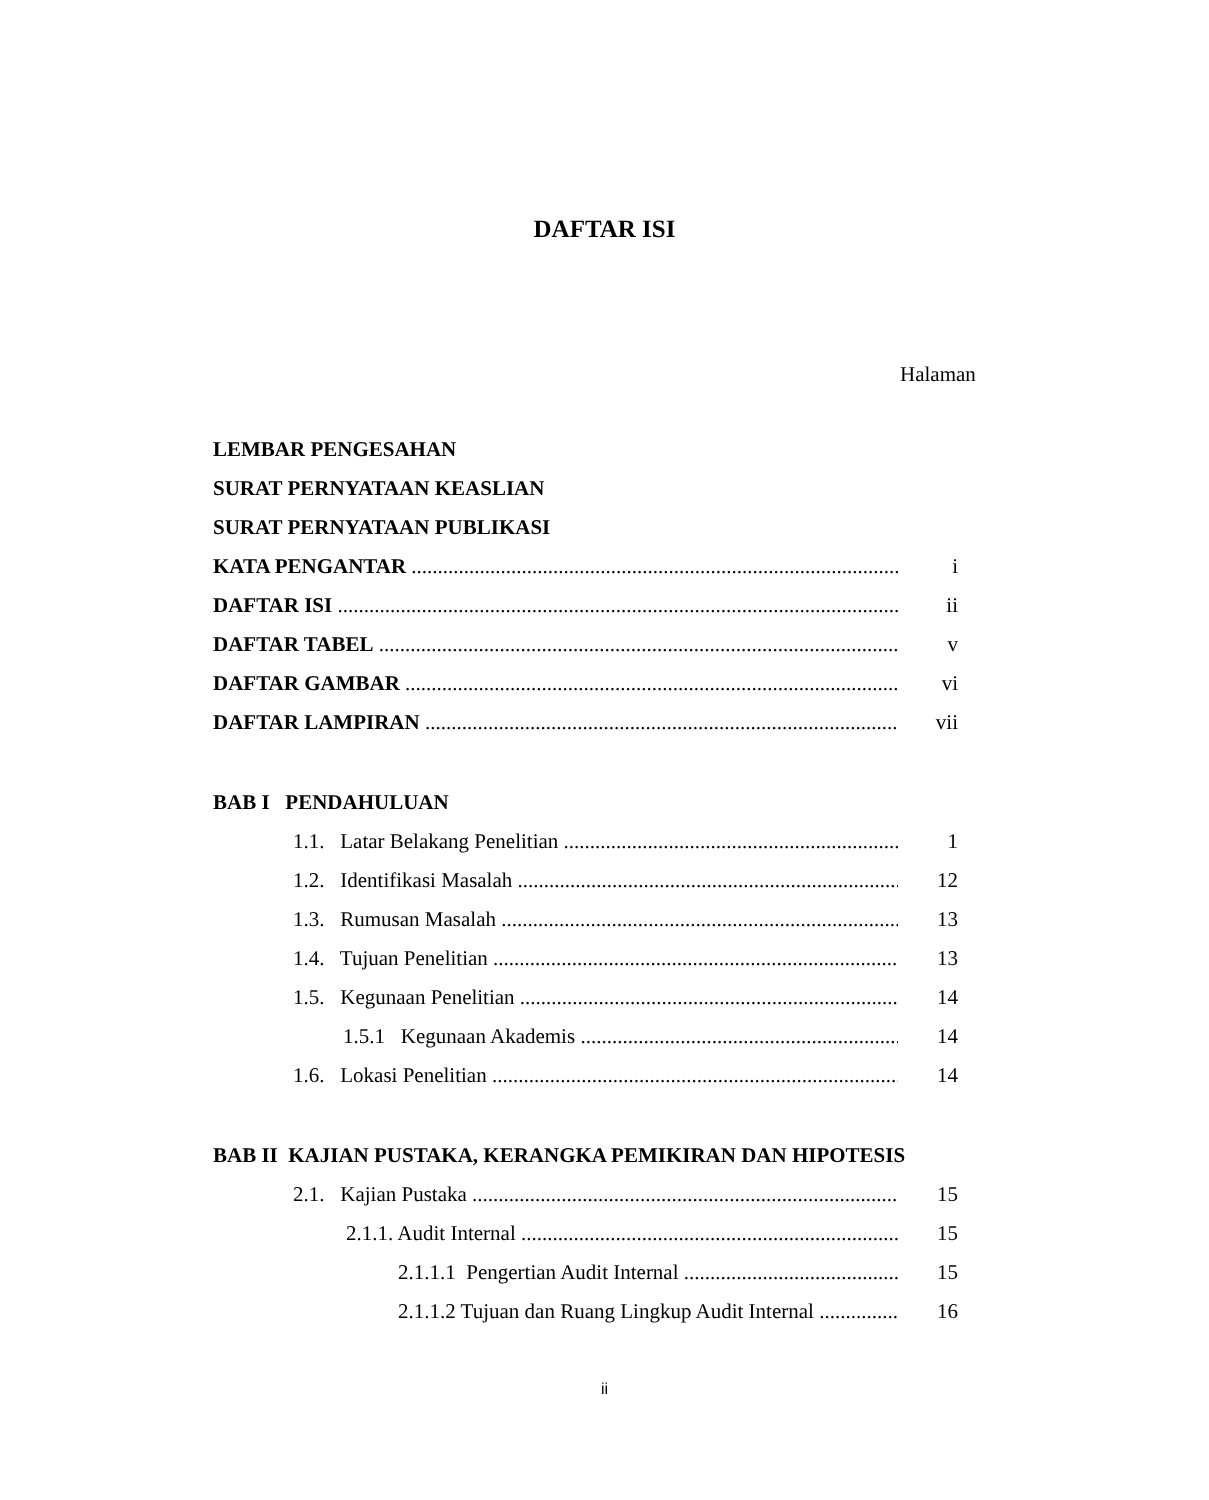DAFTAR ISI
Halaman
LEMBAR PENGESAHAN
SURAT PERNYATAAN KEASLIAN
SURAT PERNYATAAN PUBLIKASI
KATA PENGANTAR i
DAFTAR ISI ii
DAFTAR TABEL v
DAFTAR GAMBAR vi
DAFTAR LAMPIRAN vii
BAB I PENDAHULUAN
1.1. Latar Belakang Penelitian 1
1.2. Identifikasi Masalah 12
1.3. Rumusan Masalah 13
1.4. Tujuan Penelitian 13
1.5. Kegunaan Penelitian 14
1.5.1 Kegunaan Akademis 14
1.6. Lokasi Penelitian 14
BAB II KAJIAN PUSTAKA, KERANGKA PEMIKIRAN DAN HIPOTESIS
2.1. Kajian Pustaka 15
2.1.1. Audit Internal 15
2.1.1.1 Pengertian Audit Internal 15
2.1.1.2 Tujuan dan Ruang Lingkup Audit Internal 16
ii